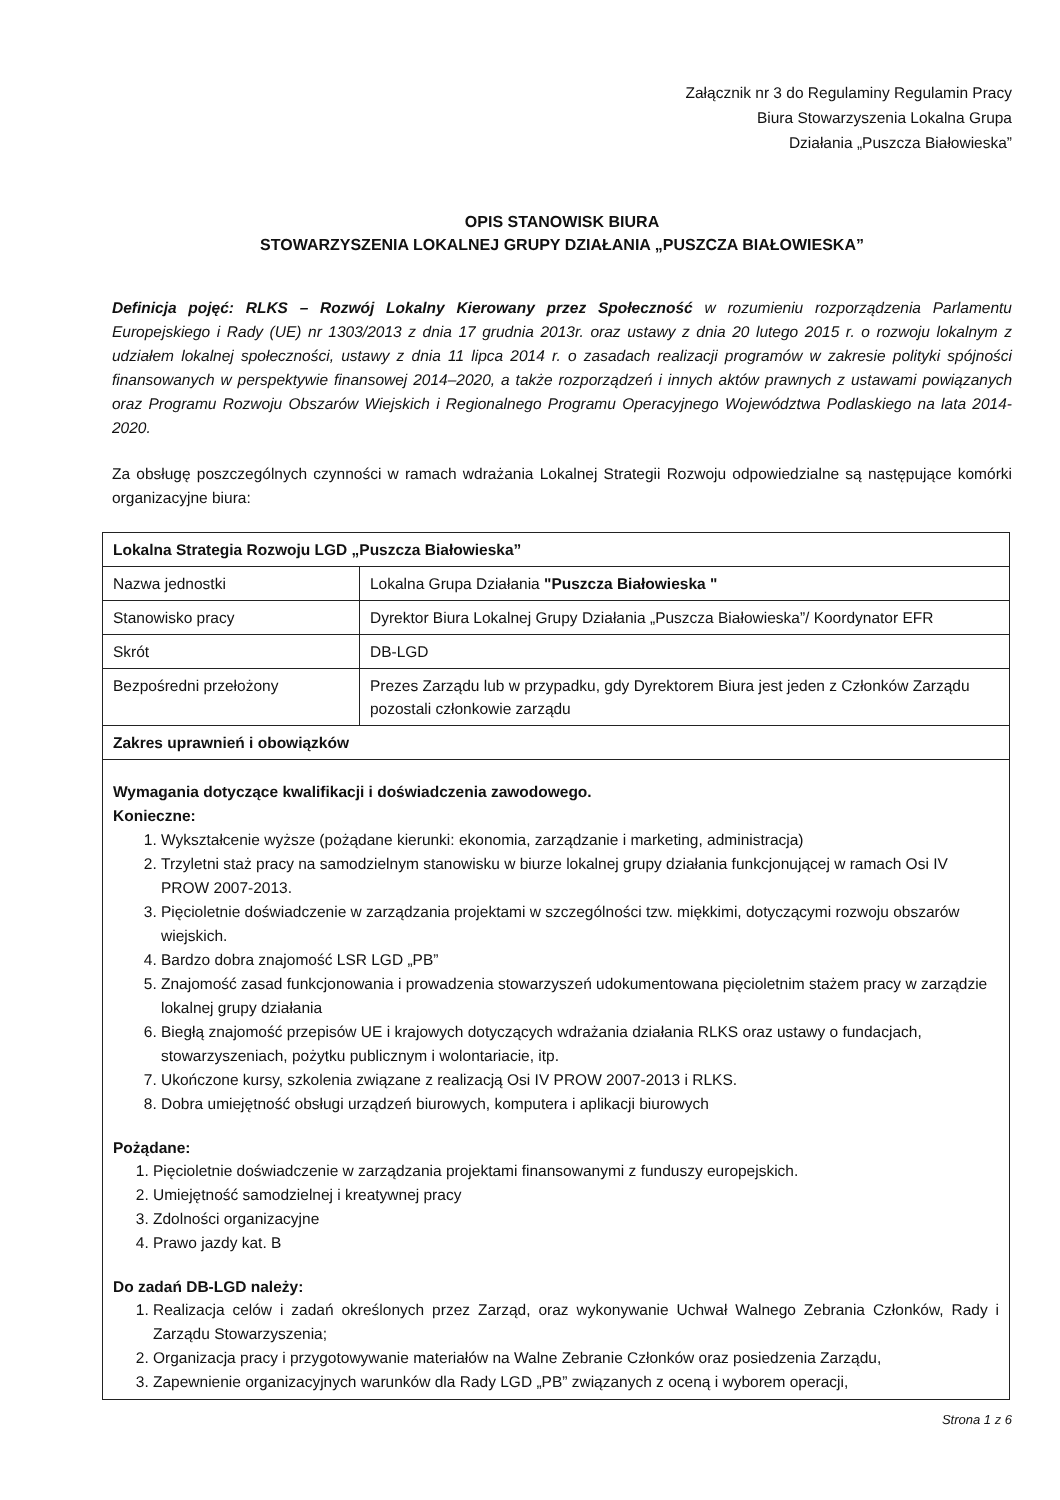Załącznik nr 3 do Regulaminy Regulamin Pracy
Biura Stowarzyszenia Lokalna Grupa
Działania „Puszcza Białowieska”
OPIS STANOWISK BIURA
STOWARZYSZENIA LOKALNEJ GRUPY DZIAŁANIA „PUSZCZA BIAŁOWIESKA”
Definicja pojęć: RLKS – Rozwój Lokalny Kierowany przez Społeczność w rozumieniu rozporządzenia Parlamentu Europejskiego i Rady (UE) nr 1303/2013 z dnia 17 grudnia 2013r. oraz ustawy z dnia 20 lutego 2015 r. o rozwoju lokalnym z udziałem lokalnej społeczności, ustawy z dnia 11 lipca 2014 r. o zasadach realizacji programów w zakresie polityki spójności finansowanych w perspektywie finansowej 2014–2020, a także rozporządzeń i innych aktów prawnych z ustawami powiązanych oraz Programu Rozwoju Obszarów Wiejskich i Regionalnego Programu Operacyjnego Województwa Podlaskiego na lata 2014-2020.
Za obsługę poszczególnych czynności w ramach wdrażania Lokalnej Strategii Rozwoju odpowiedzialne są następujące komórki organizacyjne biura:
| Lokalna Strategia Rozwoju LGD „Puszcza Białowieska” | |
| Nazwa jednostki | Lokalna Grupa Działania "Puszcza Białowieska " |
| Stanowisko pracy | Dyrektor Biura Lokalnej Grupy Działania „Puszcza Białowieska”/ Koordynator EFR |
| Skrót | DB-LGD |
| Bezpośredni przełożony | Prezes Zarządu lub w przypadku, gdy Dyrektorem Biura jest jeden z Członków Zarządu pozostali członkowie zarządu |
| Zakres uprawnień i obowiązków | |
| Wymagania dotyczące kwalifikacji i doświadczenia zawodowego. Konieczne: 1. Wykształcenie wyższe (pożądane kierunki: ekonomia, zarządzanie i marketing, administracja) 2. Trzyletni staż pracy na samodzielnym stanowisku w biurze lokalnej grupy działania funkcjonującej w ramach Osi IV PROW 2007-2013. 3. Pięcioletnie doświadczenie w zarządzania projektami w szczególności tzw. miękkimi, dotyczącymi rozwoju obszarów wiejskich. 4. Bardzo dobra znajomość LSR LGD „PB” 5. Znajomość zasad funkcjonowania i prowadzenia stowarzyszeń udokumentowana pięcioletnim stażem pracy w zarządzie lokalnej grupy działania 6. Biegłą znajomość przepisów UE i krajowych dotyczących wdrażania działania RLKS oraz ustawy o fundacjach, stowarzyszeniach, pożytku publicznym i wolontariacie, itp. 7. Ukończone kursy, szkolenia związane z realizacją Osi IV PROW 2007-2013 i RLKS. 8. Dobra umiejętność obsługi urządzeń biurowych, komputera i aplikacji biurowych Pożądane: 1. Pięcioletnie doświadczenie w zarządzania projektami finansowanymi z funduszy europejskich. 2. Umiejętność samodzielnej i kreatywnej pracy 3. Zdolności organizacyjne 4. Prawo jazdy kat. B Do zadań DB-LGD należy: 1. Realizacja celów i zadań określonych przez Zarząd, oraz wykonywanie Uchwał Walnego Zebrania Członków, Rady i Zarządu Stowarzyszenia; 2. Organizacja pracy i przygotowywanie materiałów na Walne Zebranie Członków oraz posiedzenia Zarządu, 3. Zapewnienie organizacyjnych warunków dla Rady LGD „PB” związanych z oceną i wyborem operacji, | |
Strona 1 z 6